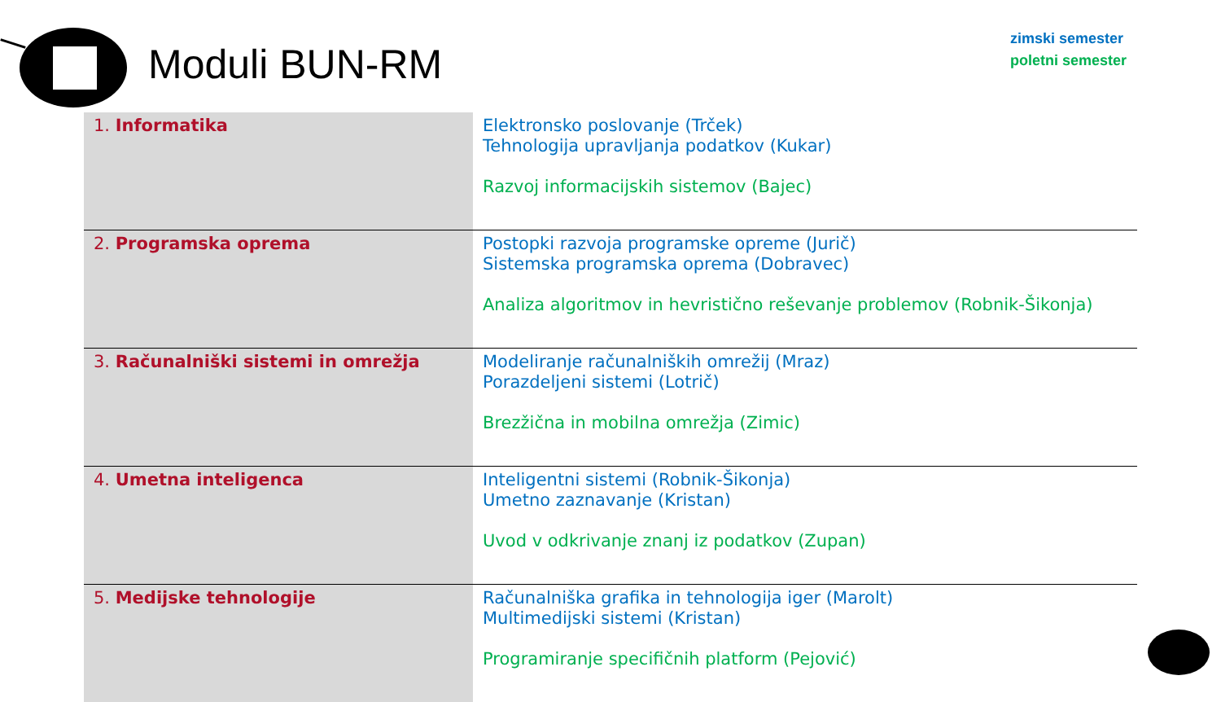Moduli BUN-RM
zimski semester
poletni semester
| 1. Informatika | Elektronsko poslovanje (Trček) Tehnologija upravljanja podatkov (Kukar) Razvoj informacijskih sistemov (Bajec) |
| 2. Programska oprema | Postopki razvoja programske opreme (Jurič) Sistemska programska oprema (Dobravec) Analiza algoritmov in hevristično reševanje problemov (Robnik-Šikonja) |
| 3. Računalniški sistemi in omrežja | Modeliranje računalniških omrežij (Mraz) Porazdeljeni sistemi (Lotrič) Brezžična in mobilna omrežja (Zimic) |
| 4. Umetna inteligenca | Inteligentni sistemi (Robnik-Šikonja) Umetno zaznavanje (Kristan) Uvod v odkrivanje znanj iz podatkov (Zupan) |
| 5. Medijske tehnologije | Računalniška grafika in tehnologija iger (Marolt) Multimedijski sistemi (Kristan) Programiranje specifičnih platform (Pejović) |